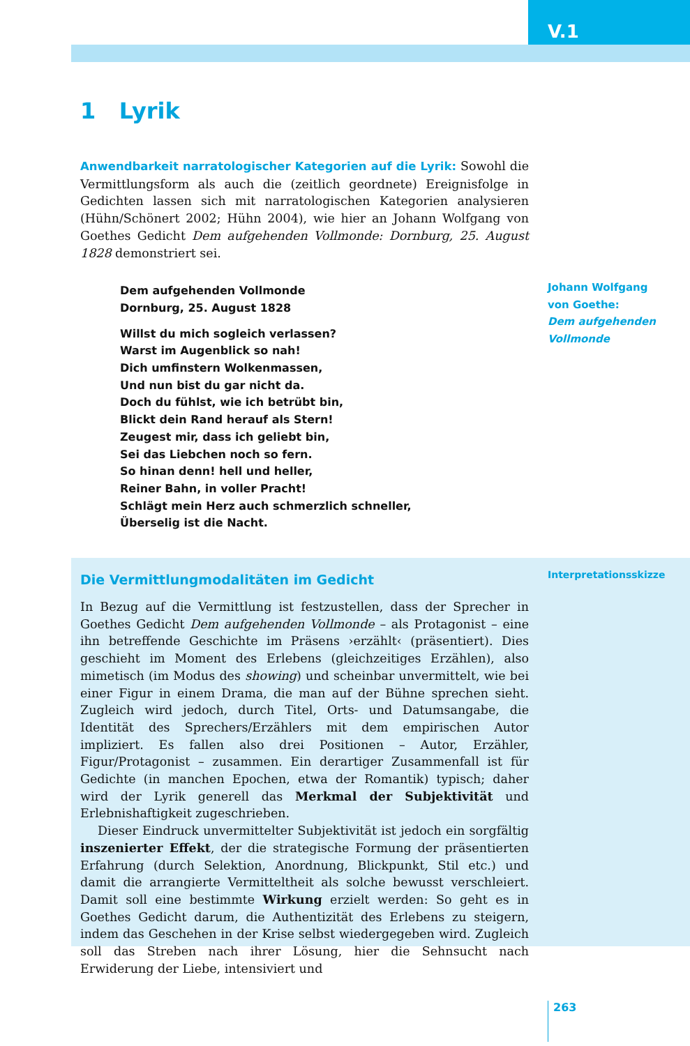V.1
1 Lyrik
Anwendbarkeit narratologischer Kategorien auf die Lyrik: Sowohl die Vermittlungsform als auch die (zeitlich geordnete) Ereignisfolge in Gedichten lassen sich mit narratologischen Kategorien analysieren (Hühn/Schönert 2002; Hühn 2004), wie hier an Johann Wolfgang von Goethes Gedicht Dem aufgehenden Vollmonde: Dornburg, 25. August 1828 demonstriert sei.
Dem aufgehenden Vollmonde
Dornburg, 25. August 1828
Willst du mich sogleich verlassen?
Warst im Augenblick so nah!
Dich umfinstern Wolkenmassen,
Und nun bist du gar nicht da.
Doch du fühlst, wie ich betrübt bin,
Blickt dein Rand herauf als Stern!
Zeugest mir, dass ich geliebt bin,
Sei das Liebchen noch so fern.
So hinan denn! hell und heller,
Reiner Bahn, in voller Pracht!
Schlägt mein Herz auch schmerzlich schneller,
Überselig ist die Nacht.
Johann Wolfgang
von Goethe:
Dem aufgehenden
Vollmonde
Die Vermittlungmodalitäten im Gedicht
In Bezug auf die Vermittlung ist festzustellen, dass der Sprecher in Goethes Gedicht Dem aufgehenden Vollmonde – als Protagonist – eine ihn betreffende Geschichte im Präsens ›erzählt‹ (präsentiert). Dies geschieht im Moment des Erlebens (gleichzeitiges Erzählen), also mimetisch (im Modus des showing) und scheinbar unvermittelt, wie bei einer Figur in einem Drama, die man auf der Bühne sprechen sieht. Zugleich wird jedoch, durch Titel, Orts- und Datumsangabe, die Identität des Sprechers/Erzählers mit dem empirischen Autor impliziert. Es fallen also drei Positionen – Autor, Erzähler, Figur/Protagonist – zusammen. Ein derartiger Zusammenfall ist für Gedichte (in manchen Epochen, etwa der Romantik) typisch; daher wird der Lyrik generell das Merkmal der Subjektivität und Erlebnishaftigkeit zugeschrieben.
Dieser Eindruck unvermittelter Subjektivität ist jedoch ein sorgfältig inszenierter Effekt, der die strategische Formung der präsentierten Erfahrung (durch Selektion, Anordnung, Blickpunkt, Stil etc.) und damit die arrangierte Vermitteltheit als solche bewusst verschleiert. Damit soll eine bestimmte Wirkung erzielt werden: So geht es in Goethes Gedicht darum, die Authentizität des Erlebens zu steigern, indem das Geschehen in der Krise selbst wiedergegeben wird. Zugleich soll das Streben nach ihrer Lösung, hier die Sehnsucht nach Erwiderung der Liebe, intensiviert und
Interpretationsskizze
263